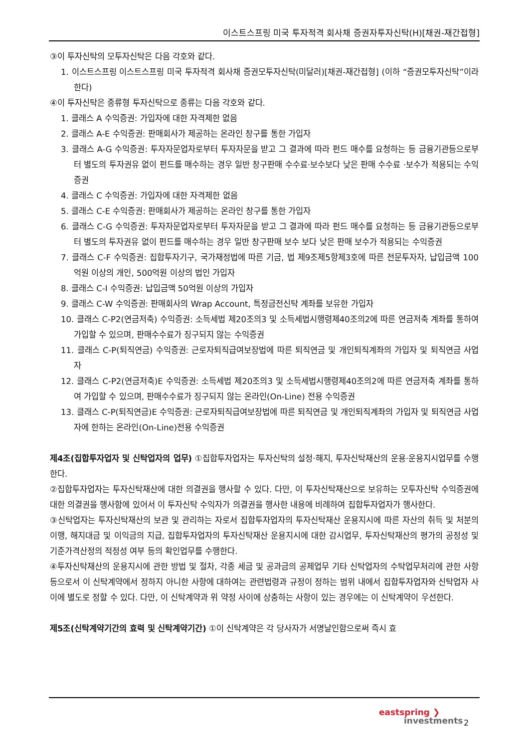이스트스프링 미국 투자적격 회사채 증권자투자신탁(H)[채권-재간접형]
③이 투자신탁의 모투자신탁은 다음 각호와 같다.
1. 이스트스프링 이스트스프링 미국 투자적격 회사채 증권모투자신탁(미달러)[채권-재간접형] (이하 “증권모투자신탁”이라 한다)
④이 투자신탁은 종류형 투자신탁으로 종류는 다음 각호와 같다.
1. 클래스 A 수익증권: 가입자에 대한 자격제한 없음
2. 클래스 A-E 수익증권: 판매회사가 제공하는 온라인 창구를 통한 가입자
3. 클래스 A-G 수익증권: 투자자문업자로부터 투자자문을 받고 그 결과에 따라 펀드 매수를 요청하는 등 금융기관등으로부터 별도의 투자권유 없이 펀드를 매수하는 경우 일반 창구판매 수수료·보수보다 낮은 판매 수수료 ·보수가 적용되는 수익증권
4. 클래스 C 수익증권: 가입자에 대한 자격제한 없음
5. 클래스 C-E 수익증권: 판매회사가 제공하는 온라인 창구를 통한 가입자
6. 클래스 C-G 수익증권: 투자자문업자로부터 투자자문을 받고 그 결과에 따라 펀드 매수를 요청하는 등 금융기관등으로부터 별도의 투자권유 없이 펀드를 매수하는 경우 일반 창구판매 보수 보다 낮은 판매 보수가 적용되는 수익증권
7. 클래스 C-F 수익증권: 집합투자기구, 국가재정법에 따른 기금, 법 제9조제5항제3호에 따른 전문투자자, 납입금액 100억원 이상의 개인, 500억원 이상의 법인 가입자
8. 클래스 C-I 수익증권: 납입금액 50억원 이상의 가입자
9. 클래스 C-W 수익증권: 판매회사의 Wrap Account, 특정금전신탁 계좌를 보유한 가입자
10. 클래스 C-P2(연금저축) 수익증권: 소득세법 제20조의3 및 소득세법시행령제40조의2에 따른 연금저축 계좌를 통하여 가입할 수 있으며, 판매수수료가 징구되지 않는 수익증권
11. 클래스 C-P(퇴직연금) 수익증권: 근로자퇴직급여보장법에 따른 퇴직연금 및 개인퇴직계좌의 가입자 및 퇴직연금 사업자
12. 클래스 C-P2(연금저축)E 수익증권: 소득세법 제20조의3 및 소득세법시행령제40조의2에 따른 연금저축 계좌를 통하여 가입할 수 있으며, 판매수수료가 징구되지 않는 온라인(On-Line) 전용 수익증권
13. 클래스 C-P(퇴직연금)E 수익증권: 근로자퇴직급여보장법에 따른 퇴직연금 및 개인퇴직계좌의 가입자 및 퇴직연금 사업자에 한하는 온라인(On-Line)전용 수익증권
제4조(집합투자업자 및 신탁업자의 업무) ①집합투자업자는 투자신탁의 설정·해지, 투자신탁재산의 운용·운용지시업무를 수행한다.
②집합투자업자는 투자신탁재산에 대한 의결권을 행사할 수 있다. 다만, 이 투자신탁재산으로 보유하는 모투자신탁 수익증권에 대한 의결권을 행사함에 있어서 이 투자신탁 수익자가 의결권을 행사한 내용에 비례하여 집합투자업자가 행사한다.
③신탁업자는 투자신탁재산의 보관 및 관리하는 자로서 집합투자업자의 투자신탁재산 운용지시에 따른 자산의 취득 및 처분의 이행, 해지대금 및 이익금의 지급, 집합투자업자의 투자신탁재산 운용지시에 대한 감시업무, 투자신탁재산의 평가의 공정성 및 기준가격산정의 적정성 여부 등의 확인업무를 수행한다.
④투자신탁재산의 운용지시에 관한 방법 및 절차, 각종 세금 및 공과금의 공제업무 기타 신탁업자의 수탁업무처리에 관한 사항 등으로서 이 신탁계약에서 정하지 아니한 사항에 대하여는 관련법령과 규정이 정하는 범위 내에서 집합투자업자와 신탁업자 사이에 별도로 정할 수 있다. 다만, 이 신탁계약과 위 약정 사이에 상충하는 사항이 있는 경우에는 이 신탁계약이 우선한다.
제5조(신탁계약기간의 효력 및 신탁계약기간) ①이 신탁계약은 각 당사자가 서명날인함으로써 즉시 효
eastspring ❯
investments
2